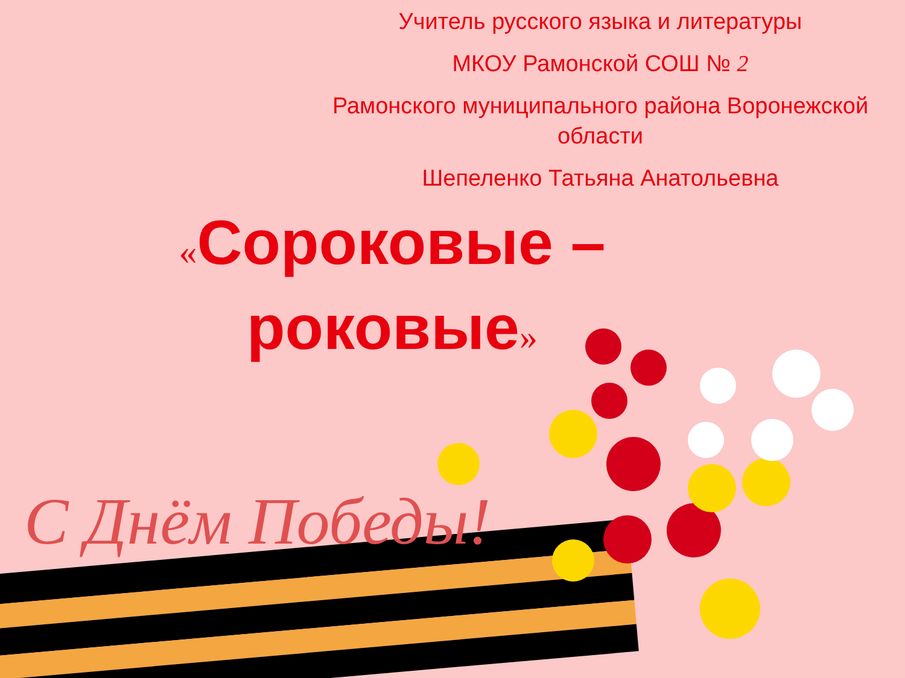Учитель русского языка и литературы
МКОУ Рамонской СОШ № 2
Рамонского муниципального района Воронежской области
Шепеленко Татьяна Анатольевна
«Сороковые – роковые»
С Днём Победы!